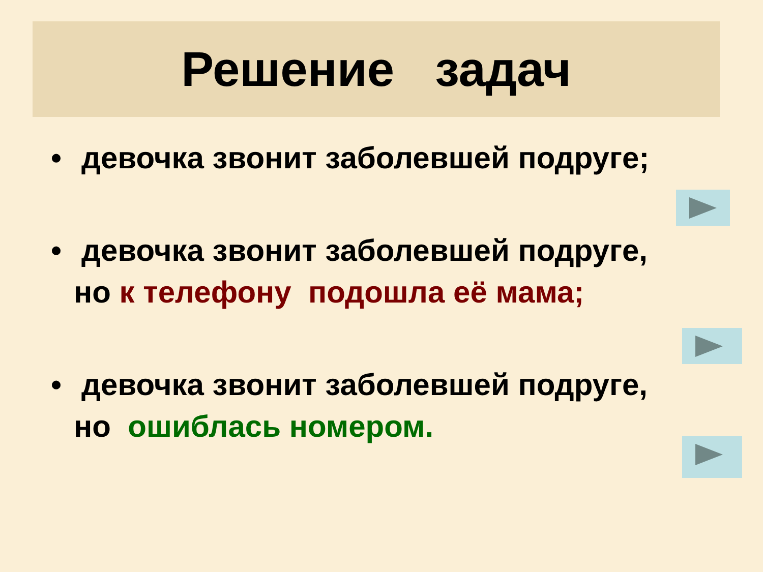Решение задач
• девочка звонит заболевшей подруге;
• девочка звонит заболевшей подруге,
но к телефону подошла её мама;
• девочка звонит заболевшей подруге,
но ошиблась номером.